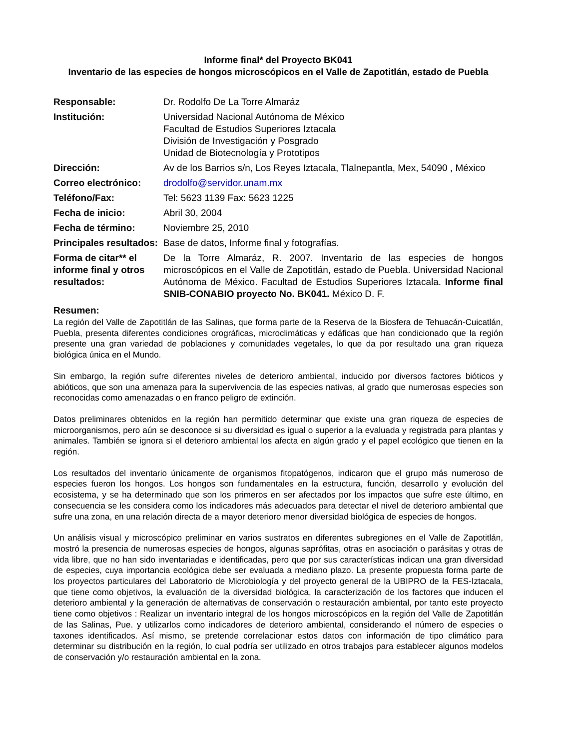Informe final* del Proyecto BK041
Inventario de las especies de hongos microscópicos en el Valle de Zapotitlán, estado de Puebla
| Responsable: | Dr. Rodolfo De La Torre Almaráz |
| Institución: | Universidad Nacional Autónoma de México Facultad de Estudios Superiores Iztacala División de Investigación y Posgrado Unidad de Biotecnología y Prototipos |
| Dirección: | Av de los Barrios s/n, Los Reyes Iztacala, Tlalnepantla, Mex, 54090 , México |
| Correo electrónico: | drodolfo@servidor.unam.mx |
| Teléfono/Fax: | Tel: 5623 1139 Fax: 5623 1225 |
| Fecha de inicio: | Abril 30, 2004 |
| Fecha de término: | Noviembre 25, 2010 |
| Principales resultados: | Base de datos, Informe final y fotografías. |
| Forma de citar** el informe final y otros resultados: | De la Torre Almaráz, R. 2007. Inventario de las especies de hongos microscópicos en el Valle de Zapotitlán, estado de Puebla. Universidad Nacional Autónoma de México. Facultad de Estudios Superiores Iztacala. Informe final SNIB-CONABIO proyecto No. BK041. México D. F. |
Resumen:
La región del Valle de Zapotitlán de las Salinas, que forma parte de la Reserva de la Biosfera de Tehuacán-Cuicatlán, Puebla, presenta diferentes condiciones orográficas, microclimáticas y edáficas que han condicionado que la región presente una gran variedad de poblaciones y comunidades vegetales, lo que da por resultado una gran riqueza biológica única en el Mundo.
Sin embargo, la región sufre diferentes niveles de deterioro ambiental, inducido por diversos factores bióticos y abióticos, que son una amenaza para la supervivencia de las especies nativas, al grado que numerosas especies son reconocidas como amenazadas o en franco peligro de extinción.
Datos preliminares obtenidos en la región han permitido determinar que existe una gran riqueza de especies de microorganismos, pero aún se desconoce si su diversidad es igual o superior a la evaluada y registrada para plantas y animales. También se ignora si el deterioro ambiental los afecta en algún grado y el papel ecológico que tienen en la región.
Los resultados del inventario únicamente de organismos fitopatógenos, indicaron que el grupo más numeroso de especies fueron los hongos. Los hongos son fundamentales en la estructura, función, desarrollo y evolución del ecosistema, y se ha determinado que son los primeros en ser afectados por los impactos que sufre este último, en consecuencia se les considera como los indicadores más adecuados para detectar el nivel de deterioro ambiental que sufre una zona, en una relación directa de a mayor deterioro menor diversidad biológica de especies de hongos.
Un análisis visual y microscópico preliminar en varios sustratos en diferentes subregiones en el Valle de Zapotitlán, mostró la presencia de numerosas especies de hongos, algunas saprófitas, otras en asociación o parásitas y otras de vida libre, que no han sido inventariadas e identificadas, pero que por sus características indican una gran diversidad de especies, cuya importancia ecológica debe ser evaluada a mediano plazo. La presente propuesta forma parte de los proyectos particulares del Laboratorio de Microbiología y del proyecto general de la UBIPRO de la FES-Iztacala, que tiene como objetivos, la evaluación de la diversidad biológica, la caracterización de los factores que inducen el deterioro ambiental y la generación de alternativas de conservación o restauración ambiental, por tanto este proyecto tiene como objetivos : Realizar un inventario integral de los hongos microscópicos en la región del Valle de Zapotitlán de las Salinas, Pue. y utilizarlos como indicadores de deterioro ambiental, considerando el número de especies o taxones identificados. Así mismo, se pretende correlacionar estos datos con información de tipo climático para determinar su distribución en la región, lo cual podría ser utilizado en otros trabajos para establecer algunos modelos de conservación y/o restauración ambiental en la zona.